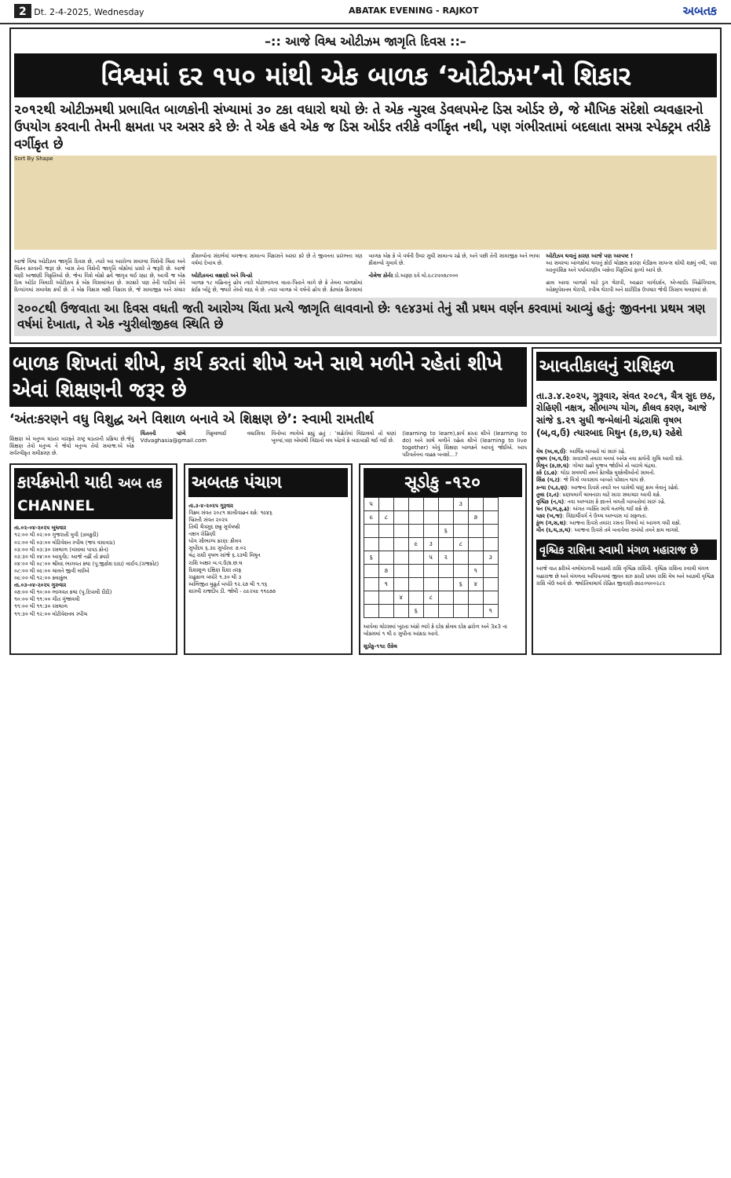2 Dt. 2-4-2025, Wednesday ABATAK EVENING - RAJKOT અબતક
–:: આજે વિશ્વ ઓટીઝમ જાગૃતિ દિવસ ::–
વિશ્વમાં દર ૧૫૦ માંથી એક બાળક ‘ઓટીઝમ’નો શિકાર
૨૦૧૨થી ઓટીઝમથી પ્રભાવિત બાળકોની સંખ્યામાં ૩૦ ટકા વધારો થયો છેઃ તે એક ન્યુરલ ડેવલપમેન્ટ ડિસ ઓર્ડર છે, જે મૌખિક સંદેશો વ્યવહારનો ઉપયોગ કરવાની તેમની ક્ષમતા પર અસર કરે છેઃ તે એક હવે એક જ ડિસ ઓર્ડર તરીકે વર્ગીકૃત નથી, પણ ગંભીરતામાં બદલાતા સમગ્ર સ્પેક્ટ્રમ તરીકે વર્ગીકૃત છે
Sort By Shape
આજે વિશ્વ ઓટીઝમ જાગૃતિ દિવસ છે, ત્યારે આ આરોગ્ય સમસ્યા વિશેની ચિંતા અને ચિંતન કરવાની જરૂર છે. ખાસ તેના વિશેની જાગૃતિ લોકોમાં પ્રસરે તે જરૂરી છે. આજે ઘણી અજાણી વિકૃતિઓ છે, જેના વિશે લોકો હવે જાગૃત થઈ રહ્યા છે, આવી જ એક ડિલ ઓર્ડર બિમારી ઓટીઝમ કે એક વિસલાંગતા છે. સરકારે પણ તેની યાદીમાં તેને દિવ્યાંગમાં સમાવેશ કર્યો છે. તે એક વિકાસ લક્ષી વિકાસ છે, જે સામાજીક અને સંચાર કૌશલ્યોના સંદર્ભમાં મગજના સામાન્ય વિકાસને અસર કરે છે તે જીવનના પ્રારંભના ત્રણ વર્ષમાં દેખાય છે.
ઓટીઝમના લક્ષણો અને ચિન્હો
બાળક ૧૮ મહિનાનું હોય ત્યારે મોટાભાગના માતા-પિતાને લાગે છે કે તેમના બાળકોમાં કંઈક ખોટું છે, જ્યારે તેઓ મદદ લે છે. ત્યાર બાળક બે વર્ષનો હોય છે. કેટલાંક કિસ્સામાં બાળક એક કે બે વર્ષની ઉંમર સુધી સામાન્ય રહે છે, અને પછી તેની સામાજીક અને ભાષા કૌશલ્યો ગુમાવે છે.
નોલેજ કોર્નર ડો.અરૂણ દવે મો.૯૮૨૫૦૭૮૦૦૦
ઓટીઝમ થવાનું કારણ આજે પણ અસ્પષ્ટ !
આ સમસ્યા બાળકોમાં થવાનું કોઈ ચોક્કસ કારણ મેડીકલ સાયન્સ શોધી શક્યું નથી, પણ આનુવંશિક અને પર્યાવરણીય બન્નેના વિકૃતિમાં ફાળો આપે છે.
હાલ આવા બાળકો માટે ડ્રગ થેરાપી, આહાર માર્ગદર્શન, એપ્લાઈડ બિહેવિયરલ, ઓક્યુપેશનલ થેરાપી, સ્પીચ થેરાપી અને શારીરિક ઉપચાર જેવી સિસ્ટમ ચલણમાં છે.
૨૦૦૮થી ઉજવાતા આ દિવસ વધતી જતી આરોગ્ય ચિંતા પ્રત્યે જાગૃતિ લાવવાનો છેઃ ૧૯૪૩માં તેનું સૌ પ્રથમ વર્ણન કરવામાં આવ્યું હતુંઃ જીવનના પ્રથમ ત્રણ વર્ષમાં દેખાતા, તે એક ન્યુરીલોજીકલ સ્થિતિ છે
બાળક શિખતાં શીખે, કાર્ય કરતાં શીખે અને સાથે મળીને રહેતાં શીખે એવાં શિક્ષણની જરૂર છે
‘અંતઃકરણને વધુ વિશુદ્ધ અને વિશાળ બનાવે એ શિક્ષણ છે’: સ્વામી રામતીર્થ
શિક્ષણ એ મનુષ્ય ઘડતર મારફતે રાષ્ટ્ર ઘડતરની પ્રક્રિયા છે.જેવું શિક્ષણ તેવો મનુષ્ય ને જેવો મનુષ્ય તેવો સમાજ.એ એક સર્વસ્વીકૃત સમીકરણ છે.
ચિંતનની પાંખે વિઠ્ઠલભાઈ વઘાસિયા Vdvaghasia@gmail.com
વિનોબા ભાવેએ કહ્યું હતું : ‘શહેરોમાં વિદ્યાલયો તો ઘણાં ખુલ્યાં,પણ એમાંથી વિદ્યાનો લય એટલે કે બાદબાકી થઈ ગઈ છે.
(learning to learn),કાર્ય કરતા શીખે (learning to do) અને સાથે મળીને રહેતા શીખે (learning to live together) એવું શિક્ષણ બાળકને આપવું જોઈએ. આપ પરિવર્તનના વાહક બનશો...?
કાર્યક્રમોની યાદી અબ તક CHANNEL
તા.૦૨-૦૪-૨૦૨૫ બુધવાર
૧૨:૦૦ થી ૦૨:૦૦ ગુજરાતી મુવી (ઝમકુડી)
૦૨:૦૦ થી ૦૩:૦૦ મોટિવેશન સ્પીચ (જય વસાવડા)
૦૩:૦૦ થી ૦૩:૩૦ રસથાળ (મસાલા પાપડ કોન)
૦૩:૩૦ થી ૦૪:૦૦ આયુર્વેદ: આજે નહીં તો ક્યારે
૦૪:૦૦ થી ૦૮:૦૦ શ્રીમદ ભાગવત કથા (પૂ.જીજ્ઞેશ દાદા) લાઈવ.(રાજકોટ)
૦૮:૦૦ થી ૦૯:૦૦ ચાલને જીવી લઈએ
૦૯:૦૦ થી ૧૨:૦૦ કલાકુંભ
તા.૦૩-૦૪-૨૦૨૫ ગુરુવાર
૦૭:૦૦ થી ૧૦:૦૦ ભાગવત કથા (પૂ.દિપાલી દીદી)
૧૦:૦૦ થી ૧૧:૦૦ ગીત ગુંજાવલી
૧૧:૦૦ થી ૧૧:૩૦ રસથાળ
૧૧:૩૦ થી ૧૨:૦૦ મોટીવેશનલ સ્પીચ
અબતક પંચાગ
તા.૩-૪-૨૦૨૫ ગુરૂવાર
વિક્રમ સંવત ૨૦૮૧ શાલીવાહન શકે: ૧૯૪૬
ખ્રિસ્તી સંવત ૨૦૨૫
તિથી ચૈત્રસુદ છઠ્ઠ સૂર્યષષ્ઠી
નક્ષત્ર રોહિણી
યોગ સૌભાગ્ય કરણઃ કૌલવ
સુર્યોદય ૬.૩૯ સુર્યાસ્તઃ ૭.૦૨
ચંદ્ર રાશી વૃષભ સાંજે ૬.૨૩થી મિથુન
રાશિ અક્ષર બ.વ.ઉ/ક.છ.ઘ
દિશાશૂળ દક્ષિણ દિશા તરફ
રાહુકાળ બપોરે ૧.૩૦ થી ૩
અભિજીત મુહૂર્ત બપોરે ૧૨.૨૭ થી ૧.૧૬
શાસ્ત્રી રાજદીપ ડી. જોષી - ૯૯૨૫૯ ૧૧૯૭૭
સૂડોકુ -૧૨૦
| ૫ | | | | | | ૩ | | |
| ૯ | ૮ | | | | | | ૭ | |
| | | | | | ૬ | | | |
| | | | ૯ | ૩ | | ૮ | | |
| ૬ | | | | ૫ | ૨ | | | ૩ |
| | ૭ | | | | | | ૧ | |
| | ૧ | | | | | ૬ | ૪ | |
| | | ૪ | | ૮ | | | | |
| | | | ૬ | | | | | ૧ |
આપેલા ચોરસમાં ખૂટતા અંકો ભરો કે દરેક કોલમ દરેક હરોળ અને 3x3 ના બોક્સમાં ૧ થી ૯ સુધીના આંકડા આવે.
સૂડોકુ-૧૧૯ ઉકેલ
આવતીકાલનું રાશિફળ
તા.૩.૪.૨૦૨૫, ગુરૂવાર, સંવત ૨૦૮૧, ચૈત્ર સુદ છઠ, રોહિણી નક્ષત્ર, સૌભાગ્ય યોગ, કૌલવ કરણ, આજે સાંજે ૬.૨૧ સુધી જન્મેલાંની ચંદ્રરાશિ વૃષભ (બ,વ,ઉ) ત્યારબાદ મિથુન (ક,છ,ઘ) રહેશે
મેષ (અ,લ,ઈ): આર્થિક બાબતો માં સારું રહે.
વૃષભ (બ,વ,ઉ): સવારથી તમારા મનમાં અનેક નવા કાર્યની સુચિ આવી શકે.
મિથુન (ક,છ,ઘ): ગોચર ગ્રહો મુજબ જોઈએ તો બારમે ચંદ્રમા.
કર્ક (ડ,હ): થોડા સમયથી તમને કેટલીક મુશ્કેલીઓનો સામનો.
સિંહ (મ,ટ): જે મિત્રો વ્યવસાય બાબતે પરેશાન થાય છે.
કન્યા (પ,ઠ,ણ): આજના દિવસે તમારે મન પાસેથી ઘણું કામ લેવાનું રહેશે.
તુલા (ર,ત): પ્રણયમાર્ગે ચાલનારા માટે સારા સમાચાર આવી શકે.
વૃશ્ચિક (ન,ય): નવા અભ્યાસ કે જ્ઞાનને લગતી બાબતોમાં સારું રહે.
ધન (ધ,ભ,ફ,ઢ): અંગત વ્યક્તિ સાથે મતભેદ થઈ શકે છે.
મકર (ખ,જ): વિદ્યાર્થીવર્ગ ને ઉચ્ચ અભ્યાસ માં સફળતા.
કુંભ (ગ,સ,શ): આજના દિવસે તમારા રસના વિષયો માં આગળ વધી શકો.
મીન (દ,ચ,ઝ,થ): આજના દિવસે તમે બનાવેલા સબંધો તમને કામ લાગશે.
વૃશ્ચિક રાશિના સ્વામી મંગળ મહારાજ છે
આજે વાત કરીએ નભોમંડળની આઠમી રાશિ વૃશ્ચિક રાશિની. વૃશ્ચિક રાશિના સ્વામી મંગળ મહારાજ છે અને મંગળના અધિપત્યમાં જીવન શરુ કરતી પ્રથમ રાશિ મેષ અને આઠમી વૃશ્ચિક રાશિ બેઉ આવે છે. જ્યોતિષાચાર્ય રોહિત જીવાણી-૭૯૯૦૫૦૦૨૮૨